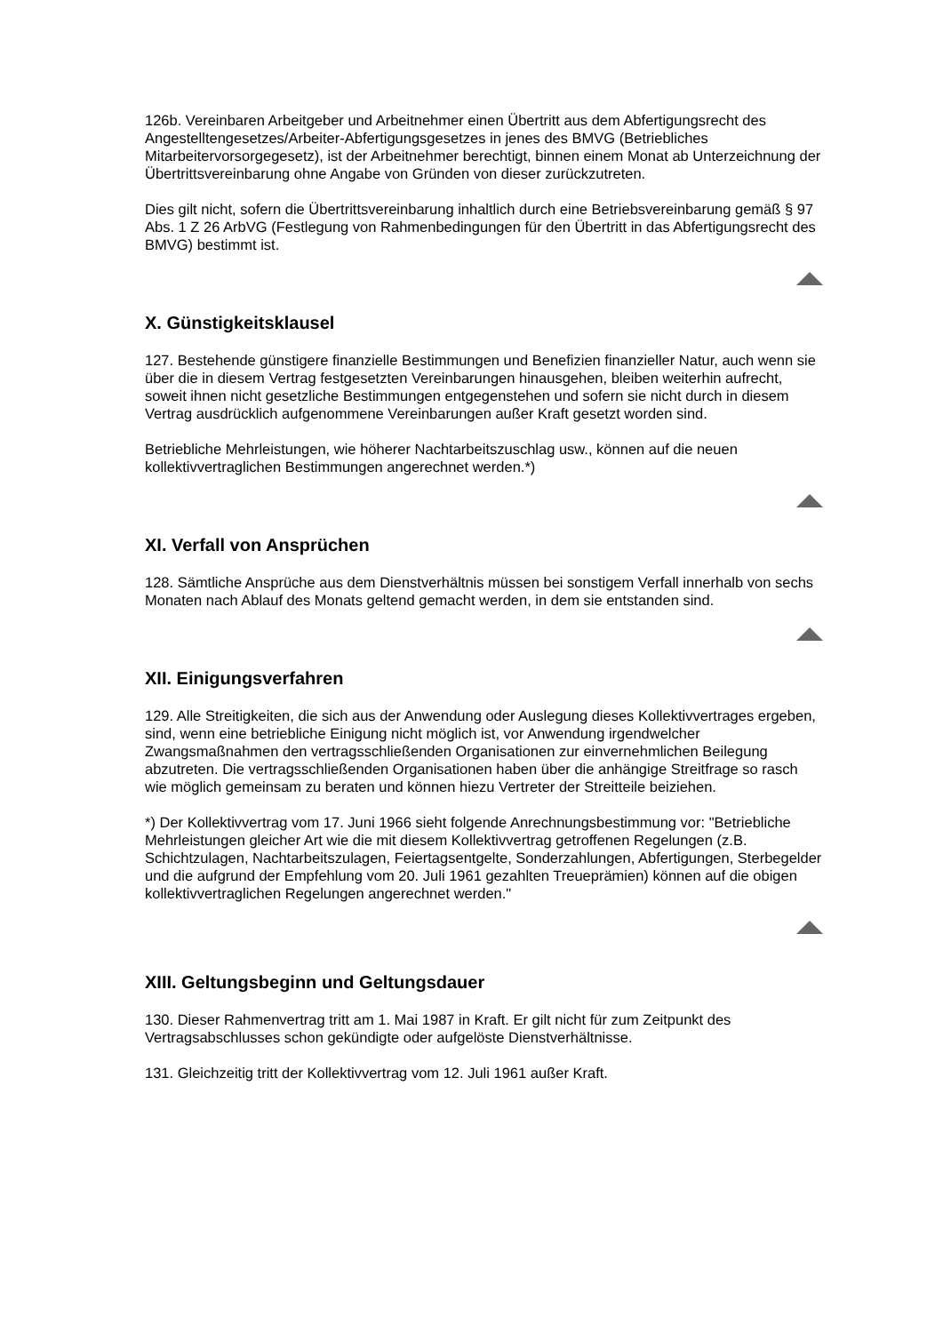126b. Vereinbaren Arbeitgeber und Arbeitnehmer einen Übertritt aus dem Abfertigungsrecht des Angestelltengesetzes/Arbeiter-Abfertigungsgesetzes in jenes des BMVG (Betriebliches Mitarbeitervorsorgegesetz), ist der Arbeitnehmer berechtigt, binnen einem Monat ab Unterzeichnung der Übertrittsvereinbarung ohne Angabe von Gründen von dieser zurückzutreten.
Dies gilt nicht, sofern die Übertrittsvereinbarung inhaltlich durch eine Betriebsvereinbarung gemäß § 97 Abs. 1 Z 26 ArbVG (Festlegung von Rahmenbedingungen für den Übertritt in das Abfertigungsrecht des BMVG) bestimmt ist.
X. Günstigkeitsklausel
127. Bestehende günstigere finanzielle Bestimmungen und Benefizien finanzieller Natur, auch wenn sie über die in diesem Vertrag festgesetzten Vereinbarungen hinausgehen, bleiben weiterhin aufrecht, soweit ihnen nicht gesetzliche Bestimmungen entgegenstehen und sofern sie nicht durch in diesem Vertrag ausdrücklich aufgenommene Vereinbarungen außer Kraft gesetzt worden sind.
Betriebliche Mehrleistungen, wie höherer Nachtarbeitszuschlag usw., können auf die neuen kollektivvertraglichen Bestimmungen angerechnet werden.*)
XI. Verfall von Ansprüchen
128. Sämtliche Ansprüche aus dem Dienstverhältnis müssen bei sonstigem Verfall innerhalb von sechs Monaten nach Ablauf des Monats geltend gemacht werden, in dem sie entstanden sind.
XII. Einigungsverfahren
129. Alle Streitigkeiten, die sich aus der Anwendung oder Auslegung dieses Kollektivvertrages ergeben, sind, wenn eine betriebliche Einigung nicht möglich ist, vor Anwendung irgendwelcher Zwangsmaßnahmen den vertragsschließenden Organisationen zur einvernehmlichen Beilegung abzutreten. Die vertragsschließenden Organisationen haben über die anhängige Streitfrage so rasch wie möglich gemeinsam zu beraten und können hiezu Vertreter der Streitteile beiziehen.
*) Der Kollektivvertrag vom 17. Juni 1966 sieht folgende Anrechnungsbestimmung vor: "Betriebliche Mehrleistungen gleicher Art wie die mit diesem Kollektivvertrag getroffenen Regelungen (z.B. Schichtzulagen, Nachtarbeitszulagen, Feiertagsentgelte, Sonderzahlungen, Abfertigungen, Sterbegelder und die aufgrund der Empfehlung vom 20. Juli 1961 gezahlten Treueprämien) können auf die obigen kollektivvertraglichen Regelungen angerechnet werden."
XIII. Geltungsbeginn und Geltungsdauer
130. Dieser Rahmenvertrag tritt am 1. Mai 1987 in Kraft. Er gilt nicht für zum Zeitpunkt des Vertragsabschlusses schon gekündigte oder aufgelöste Dienstverhältnisse.
131. Gleichzeitig tritt der Kollektivvertrag vom 12. Juli 1961 außer Kraft.